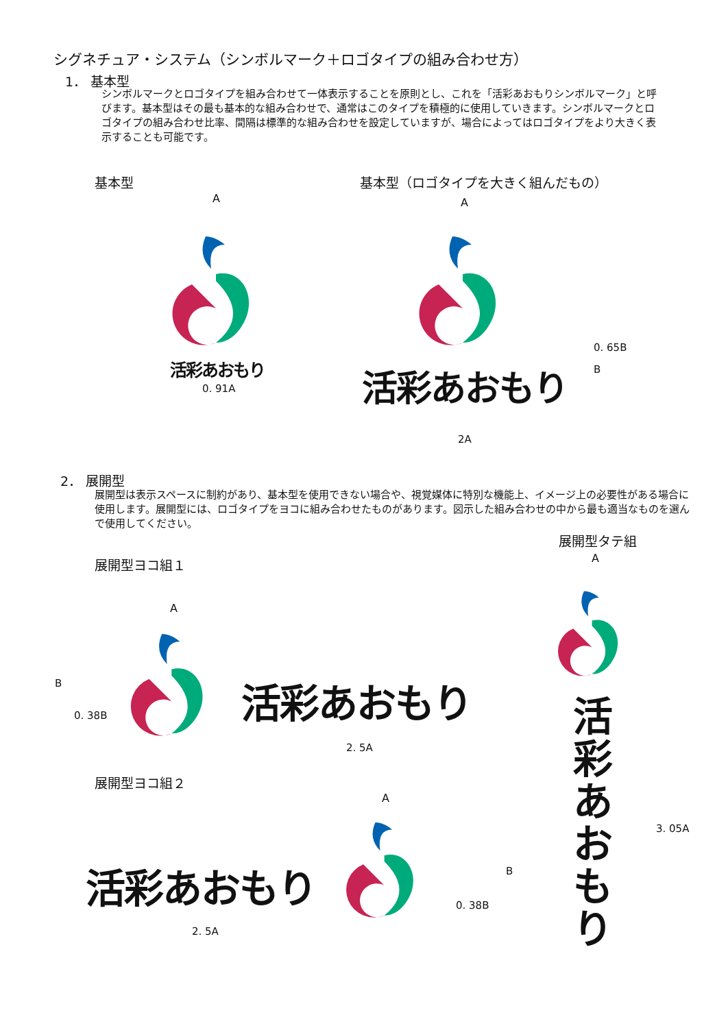シグネチュア・システム（シンボルマーク＋ロゴタイプの組み合わせ方）
1． 基本型
シンボルマークとロゴタイプを組み合わせて一体表示することを原則とし、これを「活彩あおもりシンボルマーク」と呼びます。基本型はその最も基本的な組み合わせで、通常はこのタイプを積極的に使用していきます。シンボルマークとロゴタイプの組み合わせ比率、間隔は標準的な組み合わせを設定していますが、場合によってはロゴタイプをより大きく表示することも可能です。
基本型 基本型（ロゴタイプを大きく組んだもの）
A
活彩あおもり
0. 91A
A
0. 65B
B
活彩あおもり
2A
2． 展開型
展開型は表示スペースに制約があり、基本型を使用できない場合や、視覚媒体に特別な機能上、イメージ上の必要性がある場合に使用します。展開型には、ロゴタイプをヨコに組み合わせたものがあります。図示した組み合わせの中から最も適当なものを選んで使用してください。
展開型タテ組
A
展開型ヨコ組１
A
B
0. 38B 活彩あおもり
2. 5A
活彩あおもり
3. 05A
展開型ヨコ組２
A
活彩あおもり B
0. 38B
2. 5A